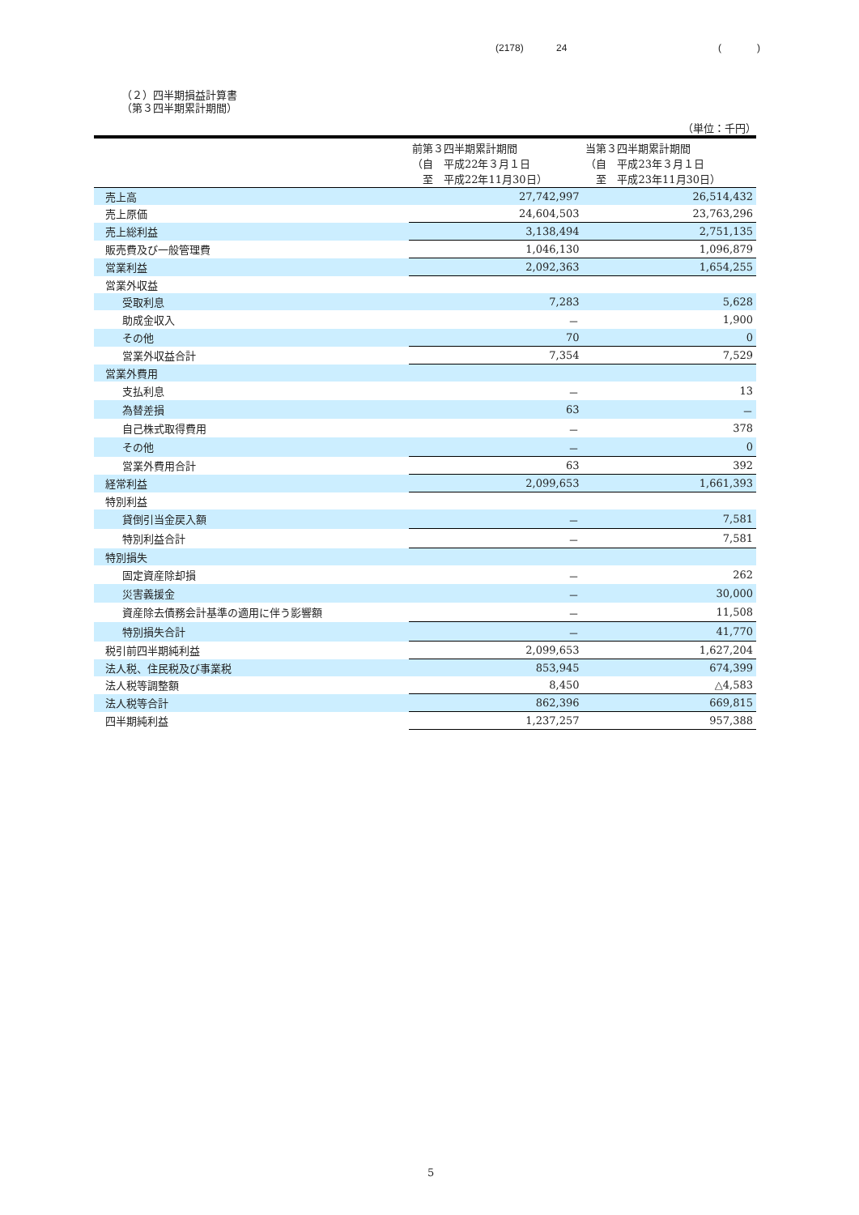(2178) 24 ()
（２）四半期損益計算書
（第３四半期累計期間）
（単位：千円）
| | 前第３四半期累計期間 （自 平成22年３月１日 至 平成22年11月30日） | 当第３四半期累計期間 （自 平成23年３月１日 至 平成23年11月30日） |
| --- | --- | --- |
| 売上高 | 27,742,997 | 26,514,432 |
| 売上原価 | 24,604,503 | 23,763,296 |
| 売上総利益 | 3,138,494 | 2,751,135 |
| 販売費及び一般管理費 | 1,046,130 | 1,096,879 |
| 営業利益 | 2,092,363 | 1,654,255 |
| 営業外収益 | | |
| 受取利息 | 7,283 | 5,628 |
| 助成金収入 | － | 1,900 |
| その他 | 70 | 0 |
| 営業外収益合計 | 7,354 | 7,529 |
| 営業外費用 | | |
| 支払利息 | － | 13 |
| 為替差損 | 63 | － |
| 自己株式取得費用 | － | 378 |
| その他 | － | 0 |
| 営業外費用合計 | 63 | 392 |
| 経常利益 | 2,099,653 | 1,661,393 |
| 特別利益 | | |
| 貸倒引当金戻入額 | － | 7,581 |
| 特別利益合計 | － | 7,581 |
| 特別損失 | | |
| 固定資産除却損 | － | 262 |
| 災害義援金 | － | 30,000 |
| 資産除去債務会計基準の適用に伴う影響額 | － | 11,508 |
| 特別損失合計 | － | 41,770 |
| 税引前四半期純利益 | 2,099,653 | 1,627,204 |
| 法人税、住民税及び事業税 | 853,945 | 674,399 |
| 法人税等調整額 | 8,450 | △4,583 |
| 法人税等合計 | 862,396 | 669,815 |
| 四半期純利益 | 1,237,257 | 957,388 |
5